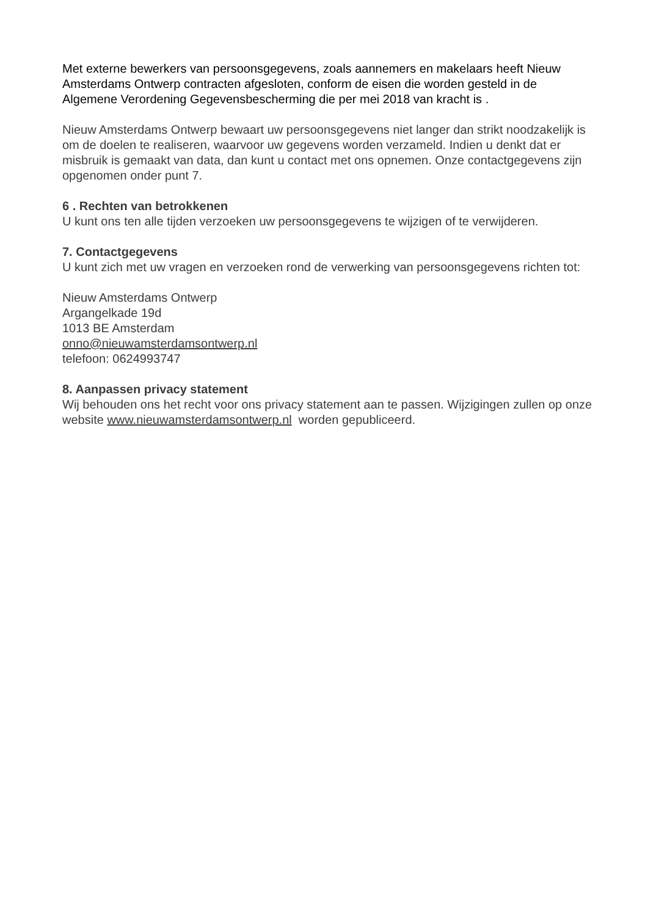Met externe bewerkers van persoonsgegevens, zoals aannemers en makelaars heeft Nieuw Amsterdams Ontwerp contracten afgesloten, conform de eisen die worden gesteld in de Algemene Verordening Gegevensbescherming die per mei 2018 van kracht is .
Nieuw Amsterdams Ontwerp bewaart uw persoonsgegevens niet langer dan strikt noodzakelijk is om de doelen te realiseren, waarvoor uw gegevens worden verzameld. Indien u denkt dat er misbruik is gemaakt van data, dan kunt u contact met ons opnemen. Onze contactgegevens zijn opgenomen onder punt 7.
6 . Rechten van betrokkenen
U kunt ons ten alle tijden verzoeken uw persoonsgegevens te wijzigen of te verwijderen.
7. Contactgegevens
U kunt zich met uw vragen en verzoeken rond de verwerking van persoonsgegevens richten tot:
Nieuw Amsterdams Ontwerp
Argangelkade 19d
1013 BE Amsterdam
onno@nieuwamsterdamsontwerp.nl
telefoon: 0624993747
8. Aanpassen privacy statement
Wij behouden ons het recht voor ons privacy statement aan te passen. Wijzigingen zullen op onze website www.nieuwamsterdamsontwerp.nl worden gepubliceerd.